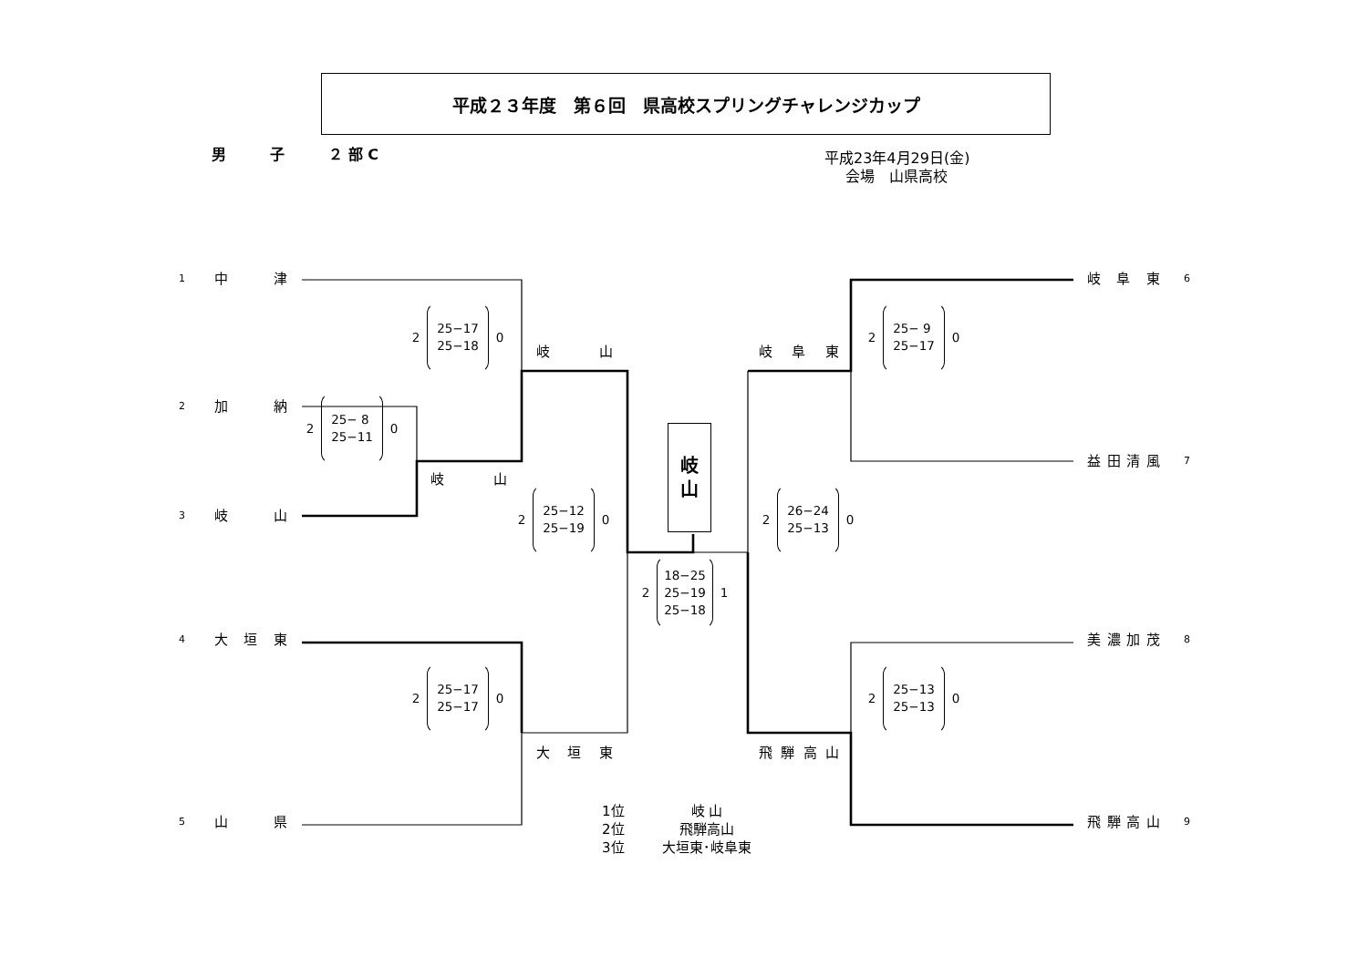平成２３年度　第６回　県高校スプリングチャレンジカップ
男　　　子　　　２ 部 C
平成23年4月29日(金)
会場　山県高校
1 中 津
2 加 納
3 岐 山
4 大 垣 東
5 山 県
2 25− 8
25−11 0
2 25−17
25−18 0
岐 山
岐 山
2 25−17
25−17 0
大 垣 東
2 25−12
25−19 0
岐
山
2 18−25
25−19
25−18 1
岐 阜 東
2 25− 9
25−17 0
2 26−24
25−13 0
飛 騨 高 山
2 25−13
25−13 0
岐 阜 東 6
益 田 清 風 7
美 濃 加 茂 8
飛 騨 高 山 9
1位 岐 山
2位 飛騨高山
3位 大垣東･岐阜東